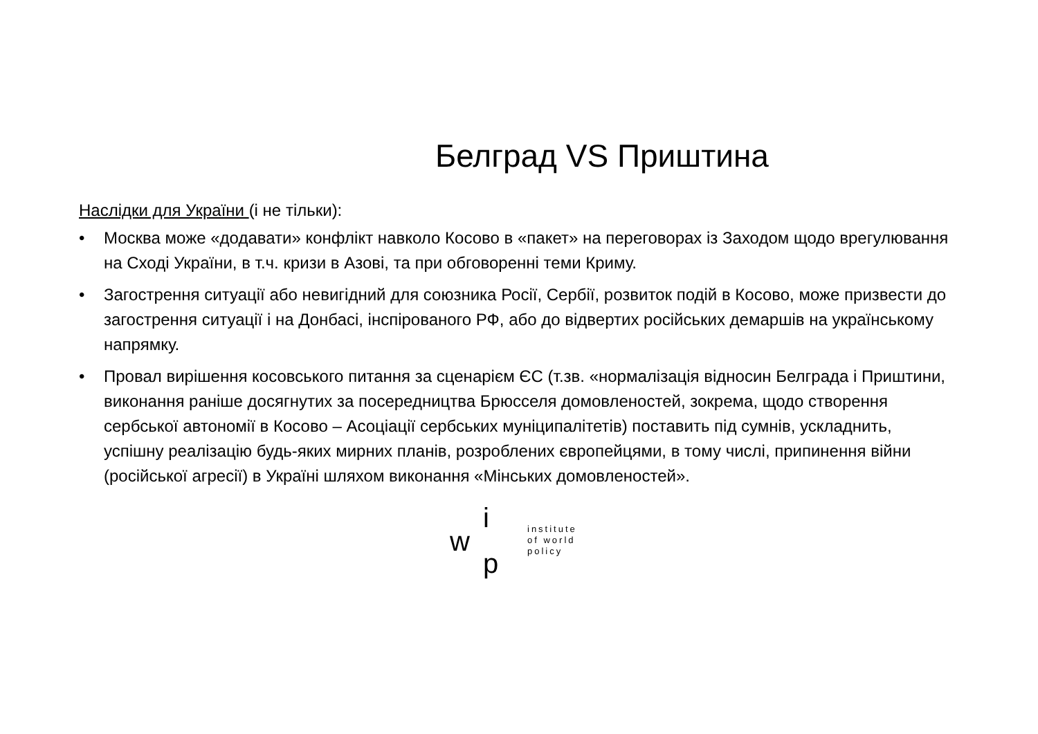Белград VS Приштина
Наслідки для України (і не тільки):
• Москва може «додавати» конфлікт навколо Косово в «пакет» на переговорах із Заходом щодо врегулювання на Сході України, в т.ч. кризи в Азові, та при обговоренні теми Криму.
• Загострення ситуації або невигідний для союзника Росії, Сербії, розвиток подій в Косово, може призвести до загострення ситуації і на Донбасі, інспірованого РФ, або до відвертих російських демаршів на українському напрямку.
• Провал вирішення косовського питання за сценарієм ЄС (т.зв. «нормалізація відносин Белграда і Приштини, виконання раніше досягнутих за посередництва Брюсселя домовленостей, зокрема, щодо створення сербської автономії в Косово – Асоціації сербських муніципалітетів) поставить під сумнів, ускладнить, успішну реалізацію будь-яких мирних планів, розроблених європейцями, в тому числі, припинення війни (російської агресії) в Україні шляхом виконання «Мінських домовленостей».
i
w
p
institute
of world
policy